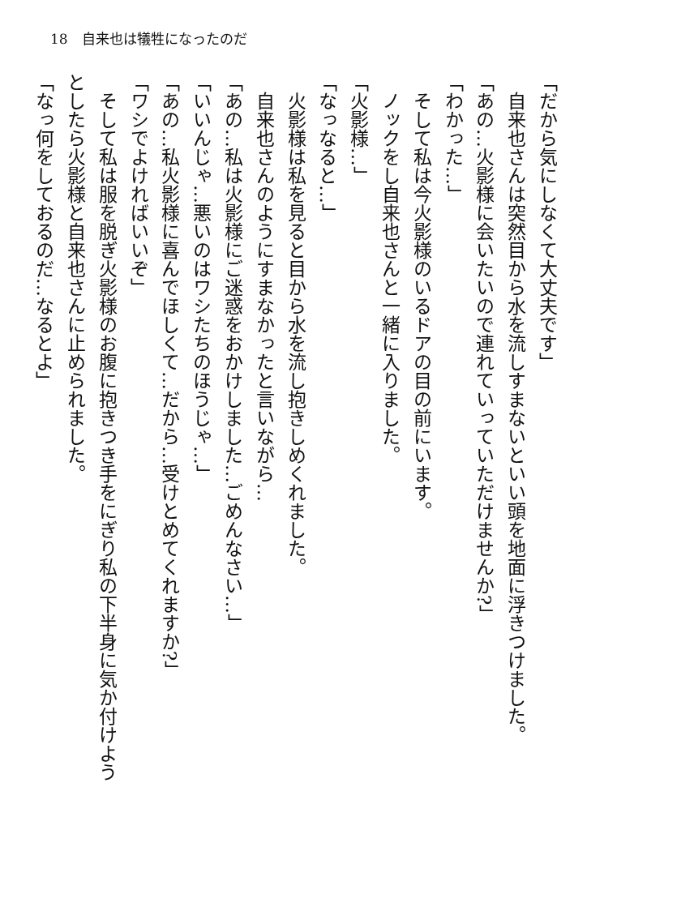18　自来也は犠牲になったのだ
「だから気にしなくて大丈夫です」
　自来也さんは突然目から水を流しすまないといい頭を地面に浮きつけました。
「あの…火影様に会いたいので連れていっていただけませんか?」
「わかった…」
　そして私は今火影様のいるドアの目の前にいます。
　ノックをし自来也さんと一緒に入りました。
「火影様…」
「なっなると…」
　火影様は私を見ると目から水を流し抱きしめくれました。
　自来也さんのようにすまなかったと言いながら…
「あの…私は火影様にご迷惑をおかけしました…ごめんなさい…」
「いいんじゃ…悪いのはワシたちのほうじゃ…」
「あの…私火影様に喜んでほしくて…だから…受けとめてくれますか?」
「ワシでよければいいぞ」
　そして私は服を脱ぎ火影様のお腹に抱きつき手をにぎり私の下半身に気か付けよう
としたら火影様と自来也さんに止められました。
「なっ何をしておるのだ…なるとよ」